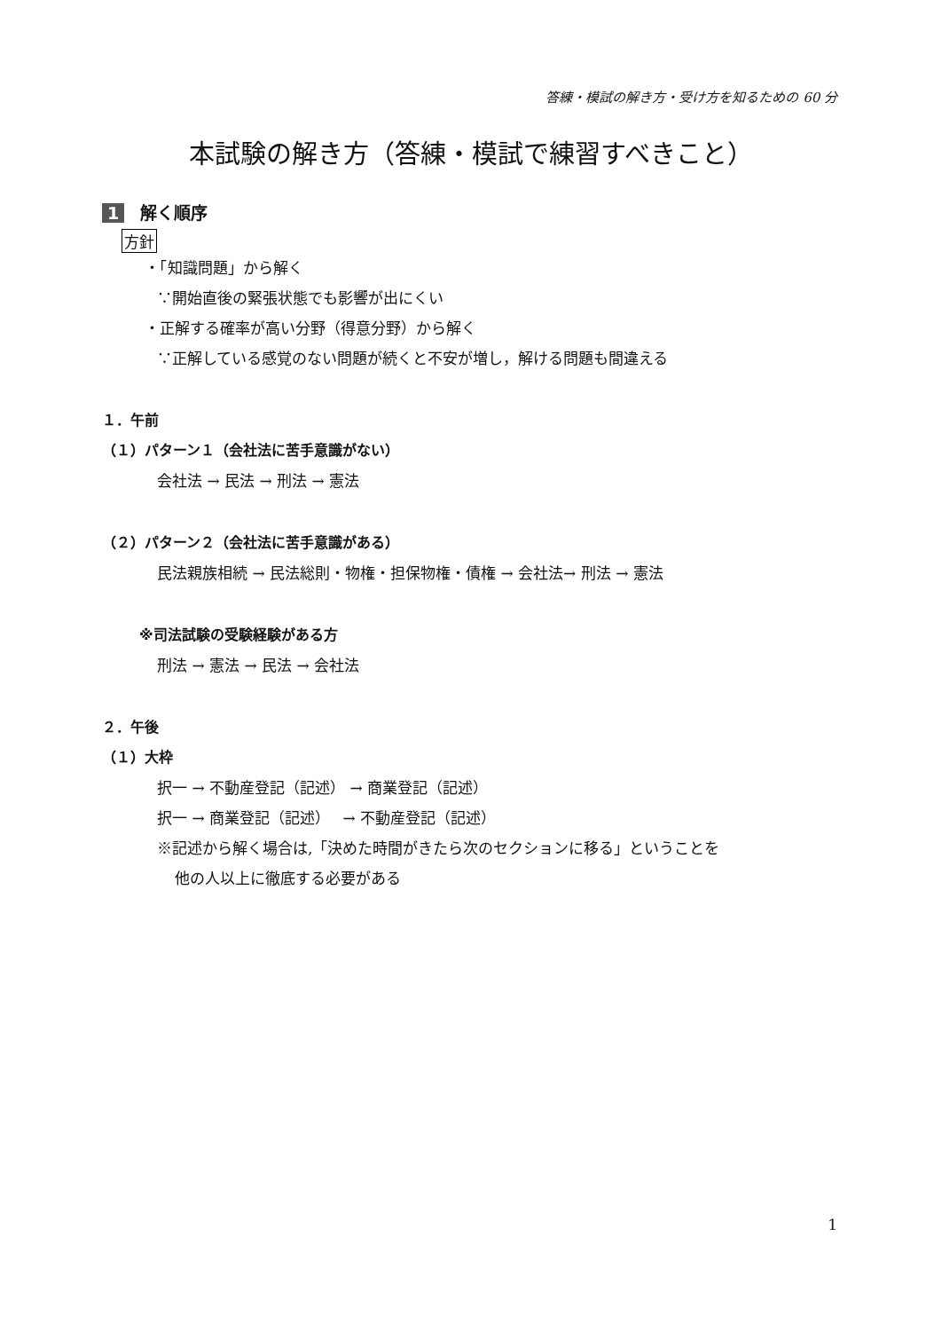答練・模試の解き方・受け方を知るための 60 分
本試験の解き方（答練・模試で練習すべきこと）
1 解く順序
方針
・「知識問題」から解く
∵開始直後の緊張状態でも影響が出にくい
・正解する確率が高い分野（得意分野）から解く
∵正解している感覚のない問題が続くと不安が増し，解ける問題も間違える
１．午前
（１）パターン１（会社法に苦手意識がない）
会社法 → 民法 → 刑法 → 憲法
（２）パターン２（会社法に苦手意識がある）
民法親族相続 → 民法総則・物権・担保物権・債権 → 会社法→ 刑法 → 憲法
※司法試験の受験経験がある方
刑法 → 憲法 → 民法 → 会社法
２．午後
（１）大枠
択一 → 不動産登記（記述） → 商業登記（記述）
択一 → 商業登記（記述）　 → 不動産登記（記述）
※記述から解く場合は,「決めた時間がきたら次のセクションに移る」ということを
他の人以上に徹底する必要がある
1